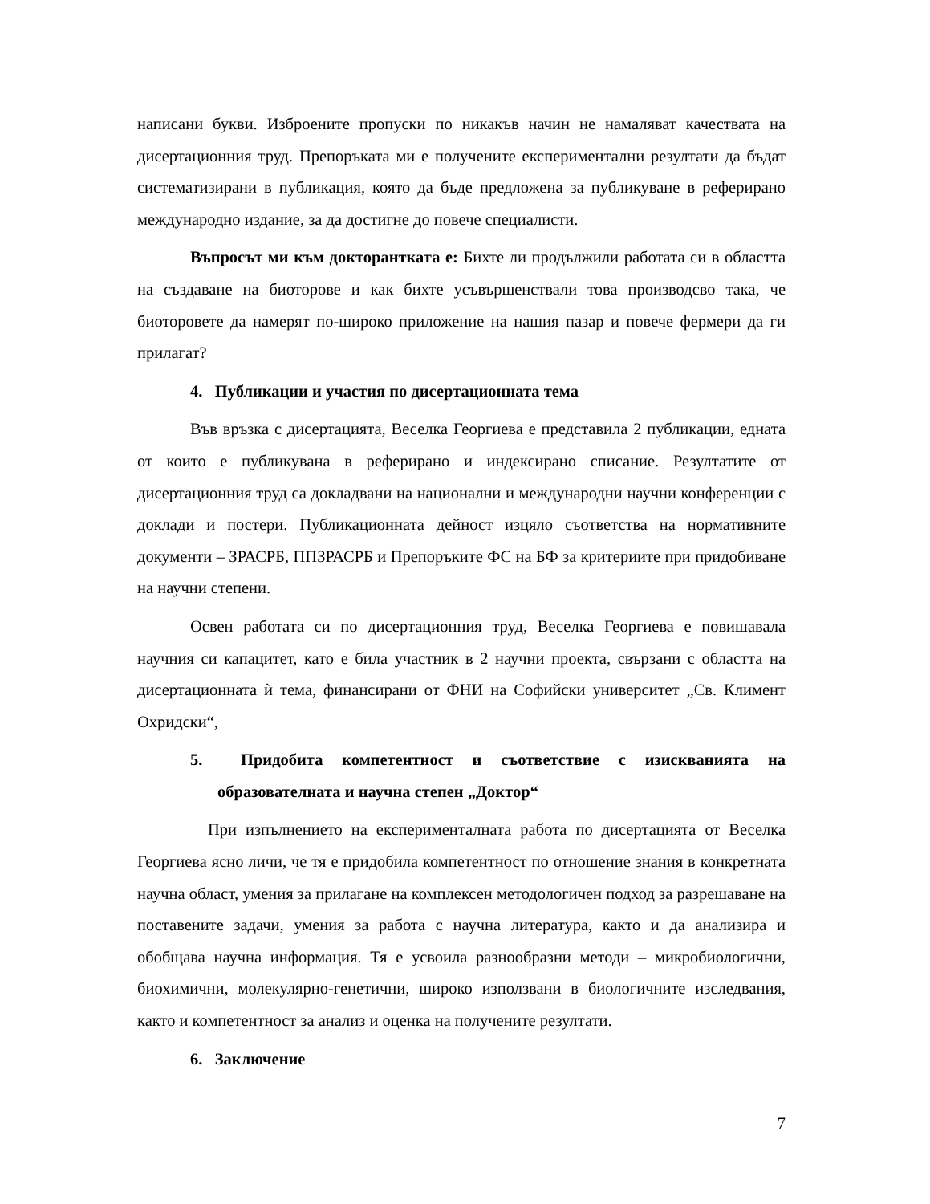написани букви. Изброените пропуски по никакъв начин не намаляват качествата на дисертационния труд. Препоръката ми е получените експериментални резултати да бъдат систематизирани в публикация, която да бъде предложена за публикуване в реферирано международно издание, за да достигне до повече специалисти.
Въпросът ми към докторантката е: Бихте ли продължили работата си в областта на създаване на биоторове и как бихте усъвършенствали това производсво така, че биоторовете да намерят по-широко приложение на нашия пазар и повече фермери да ги прилагат?
4. Публикации и участия по дисертационната тема
Във връзка с дисертацията, Веселка Георгиева е представила 2 публикации, едната от които е публикувана в реферирано и индексирано списание. Резултатите от дисертационния труд са докладвани на национални и международни научни конференции с доклади и постери. Публикационната дейност изцяло съответства на нормативните документи – ЗРАСРБ, ППЗРАСРБ и Препоръките ФС на БФ за критериите при придобиване на научни степени.
Освен работата си по дисертационния труд, Веселка Георгиева е повишавала научния си капацитет, като е била участник в 2 научни проекта, свързани с областта на дисертационната ѝ тема, финансирани от ФНИ на Софийски университет „Св. Климент Охридски“,
5. Придобита компетентност и съответствие с изискванията на образователната и научна степен „Доктор“
При изпълнението на експерименталната работа по дисертацията от Веселка Георгиева ясно личи, че тя е придобила компетентност по отношение знания в конкретната научна област, умения за прилагане на комплексен методологичен подход за разрешаване на поставените задачи, умения за работа с научна литература, както и да анализира и обобщава научна информация. Тя е усвоила разнообразни методи – микробиологични, биохимични, молекулярно-генетични, широко използвани в биологичните изследвания, както и компетентност за анализ и оценка на получените резултати.
6. Заключение
7